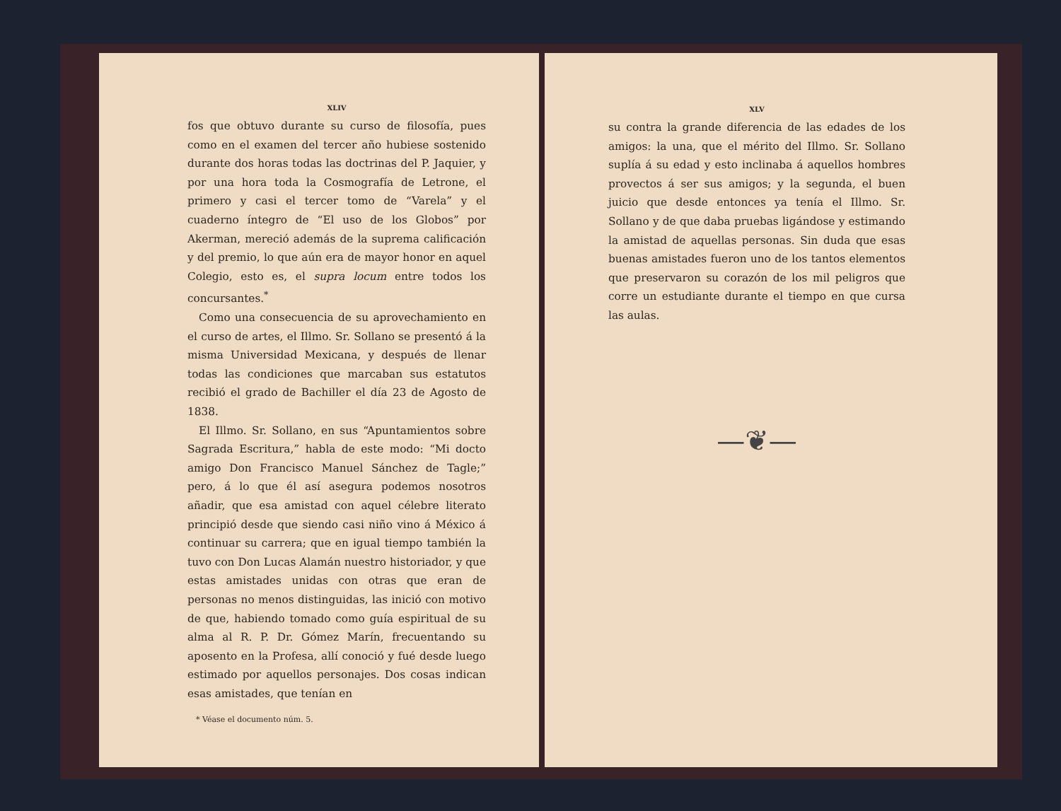XLIV
fos que obtuvo durante su curso de filosofía, pues como en el examen del tercer año hubiese sostenido durante dos horas todas las doctrinas del P. Jaquier, y por una hora toda la Cosmografía de Letrone, el primero y casi el tercer tomo de “Varela” y el cuaderno íntegro de “El uso de los Globos” por Akerman, mereció además de la suprema calificación y del premio, lo que aún era de mayor honor en aquel Colegio, esto es, el supra locum entre todos los concursantes.<sup>*</sup>
Como una consecuencia de su aprovechamiento en el curso de artes, el Illmo. Sr. Sollano se presentó á la misma Universidad Mexicana, y después de llenar todas las condiciones que marcaban sus estatutos recibió el grado de Bachiller el día 23 de Agosto de 1838.
El Illmo. Sr. Sollano, en sus “Apuntamientos sobre Sagrada Escritura,” habla de este modo: “Mi docto amigo Don Francisco Manuel Sánchez de Tagle;” pero, á lo que él así asegura podemos nosotros añadir, que esa amistad con aquel célebre literato principió desde que siendo casi niño vino á México á continuar su carrera; que en igual tiempo también la tuvo con Don Lucas Alamán nuestro historiador, y que estas amistades unidas con otras que eran de personas no menos distinguidas, las inició con motivo de que, habiendo tomado como guía espiritual de su alma al R. P. Dr. Gómez Marín, frecuentando su aposento en la Profesa, allí conoció y fué desde luego estimado por aquellos personajes. Dos cosas indican esas amistades, que tenían en
* Véase el documento núm. 5.
XLV
su contra la grande diferencia de las edades de los amigos: la una, que el mérito del Illmo. Sr. Sollano suplía á su edad y esto inclinaba á aquellos hombres provectos á ser sus amigos; y la segunda, el buen juicio que desde entonces ya tenía el Illmo. Sr. Sollano y de que daba pruebas ligándose y estimando la amistad de aquellas personas. Sin duda que esas buenas amistades fueron uno de los tantos elementos que preservaron su corazón de los mil peligros que corre un estudiante durante el tiempo en que cursa las aulas.
—❦—